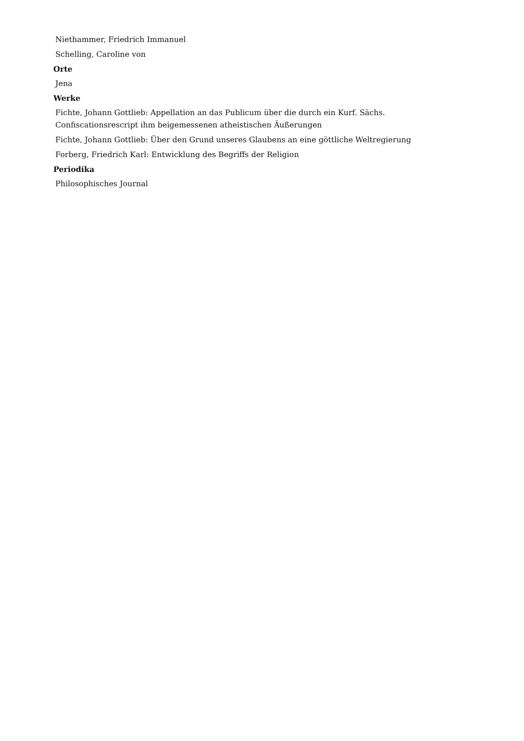Niethammer, Friedrich Immanuel
Schelling, Caroline von
Orte
Jena
Werke
Fichte, Johann Gottlieb: Appellation an das Publicum über die durch ein Kurf. Sächs. Confiscationsrescript ihm beigemessenen atheistischen Äußerungen
Fichte, Johann Gottlieb: Über den Grund unseres Glaubens an eine göttliche Weltregierung
Forberg, Friedrich Karl: Entwicklung des Begriffs der Religion
Periodika
Philosophisches Journal